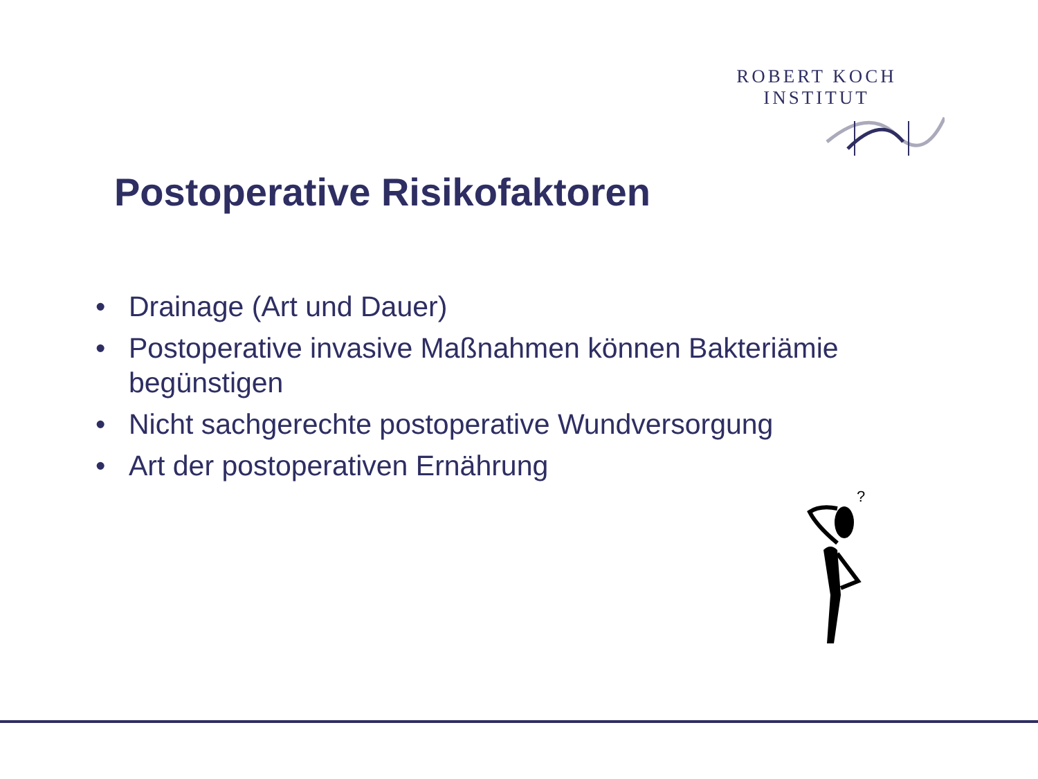ROBERT KOCH INSTITUT
Postoperative Risikofaktoren
• Drainage (Art und Dauer)
• Postoperative invasive Maßnahmen können Bakteriämie begünstigen
• Nicht sachgerechte postoperative Wundversorgung
• Art der postoperativen Ernährung
?